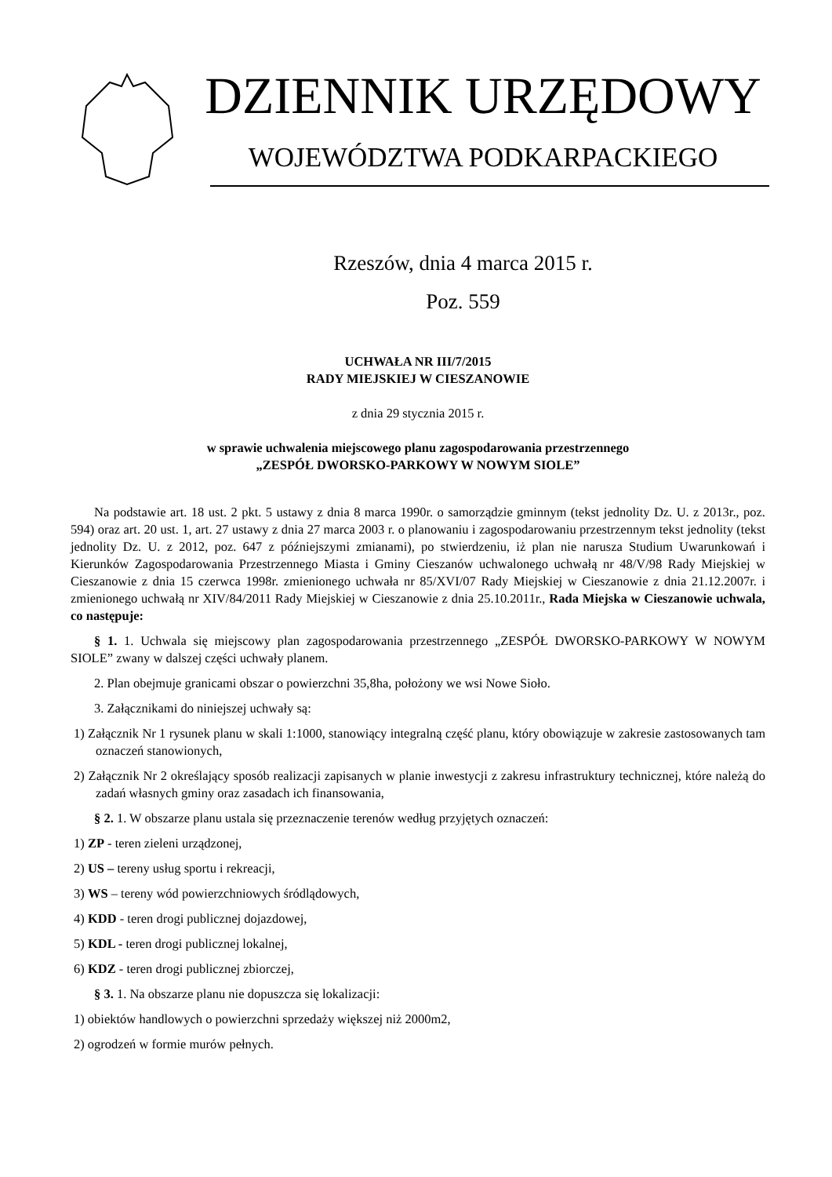DZIENNIK URZĘDOWY
WOJEWÓDZTWA PODKARPACKIEGO
Rzeszów, dnia 4 marca 2015 r.
Poz. 559
UCHWAŁA NR III/7/2015
RADY MIEJSKIEJ W CIESZANOWIE
z dnia 29 stycznia 2015 r.
w sprawie uchwalenia miejscowego planu zagospodarowania przestrzennego
„ZESPÓŁ DWORSKO-PARKOWY W NOWYM SIOLE”
Na podstawie art. 18 ust. 2 pkt. 5 ustawy z dnia 8 marca 1990r. o samorządzie gminnym (tekst jednolity Dz. U. z 2013r., poz. 594) oraz art. 20 ust. 1, art. 27 ustawy z dnia 27 marca 2003 r. o planowaniu i zagospodarowaniu przestrzennym tekst jednolity (tekst jednolity Dz. U. z 2012, poz. 647 z późniejszymi zmianami), po stwierdzeniu, iż plan nie narusza Studium Uwarunkowań i Kierunków Zagospodarowania Przestrzennego Miasta i Gminy Cieszanów uchwalonego uchwałą nr 48/V/98 Rady Miejskiej w Cieszanowie z dnia 15 czerwca 1998r. zmienionego uchwała nr 85/XVI/07 Rady Miejskiej w Cieszanowie z dnia 21.12.2007r. i zmienionego uchwałą nr XIV/84/2011 Rady Miejskiej w Cieszanowie z dnia 25.10.2011r., Rada Miejska w Cieszanowie uchwala, co następuje:
§ 1. 1. Uchwala się miejscowy plan zagospodarowania przestrzennego „ZESPÓŁ DWORSKO-PARKOWY W NOWYM SIOLE” zwany w dalszej części uchwały planem.
2. Plan obejmuje granicami obszar o powierzchni 35,8ha, położony we wsi Nowe Sioło.
3. Załącznikami do niniejszej uchwały są:
1) Załącznik Nr 1 rysunek planu w skali 1:1000, stanowiący integralną część planu, który obowiązuje w zakresie zastosowanych tam oznaczeń stanowionych,
2) Załącznik Nr 2 określający sposób realizacji zapisanych w planie inwestycji z zakresu infrastruktury technicznej, które należą do zadań własnych gminy oraz zasadach ich finansowania,
§ 2. 1. W obszarze planu ustala się przeznaczenie terenów według przyjętych oznaczeń:
1) ZP - teren zieleni urządzonej,
2) US – tereny usług sportu i rekreacji,
3) WS – tereny wód powierzchniowych śródlądowych,
4) KDD - teren drogi publicznej dojazdowej,
5) KDL - teren drogi publicznej lokalnej,
6) KDZ - teren drogi publicznej zbiorczej,
§ 3. 1. Na obszarze planu nie dopuszcza się lokalizacji:
1) obiektów handlowych o powierzchni sprzedaży większej niż 2000m2,
2) ogrodzeń w formie murów pełnych.